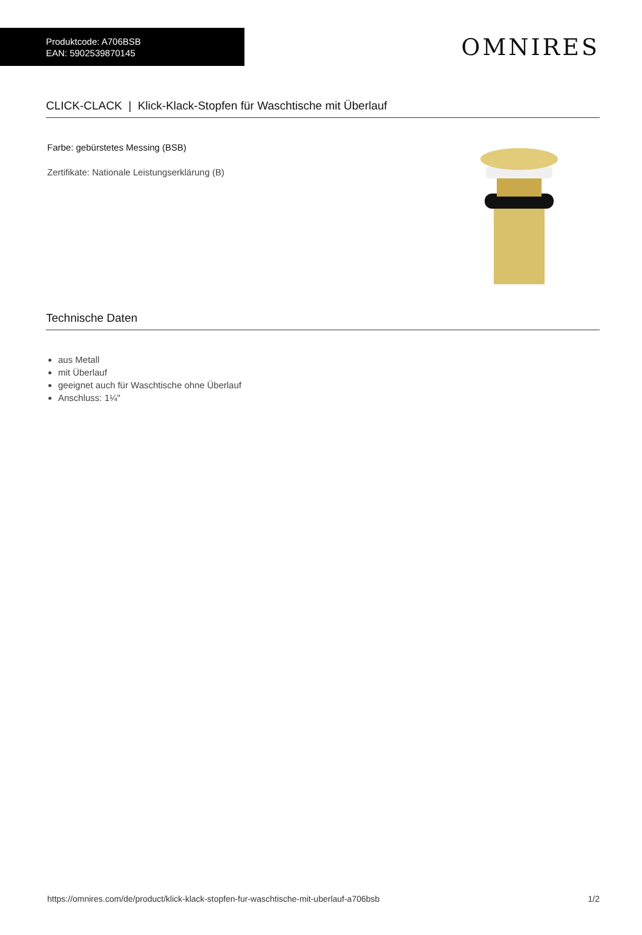Produktcode: A706BSB
EAN: 5902539870145
OMNIRES
CLICK-CLACK | Klick-Klack-Stopfen für Waschtische mit Überlauf
Farbe: gebürstetes Messing (BSB)
Zertifikate: Nationale Leistungserklärung (B)
Technische Daten
aus Metall
mit Überlauf
geeignet auch für Waschtische ohne Überlauf
Anschluss: 1¼"
https://omnires.com/de/product/klick-klack-stopfen-fur-waschtische-mit-uberlauf-a706bsb 1/2